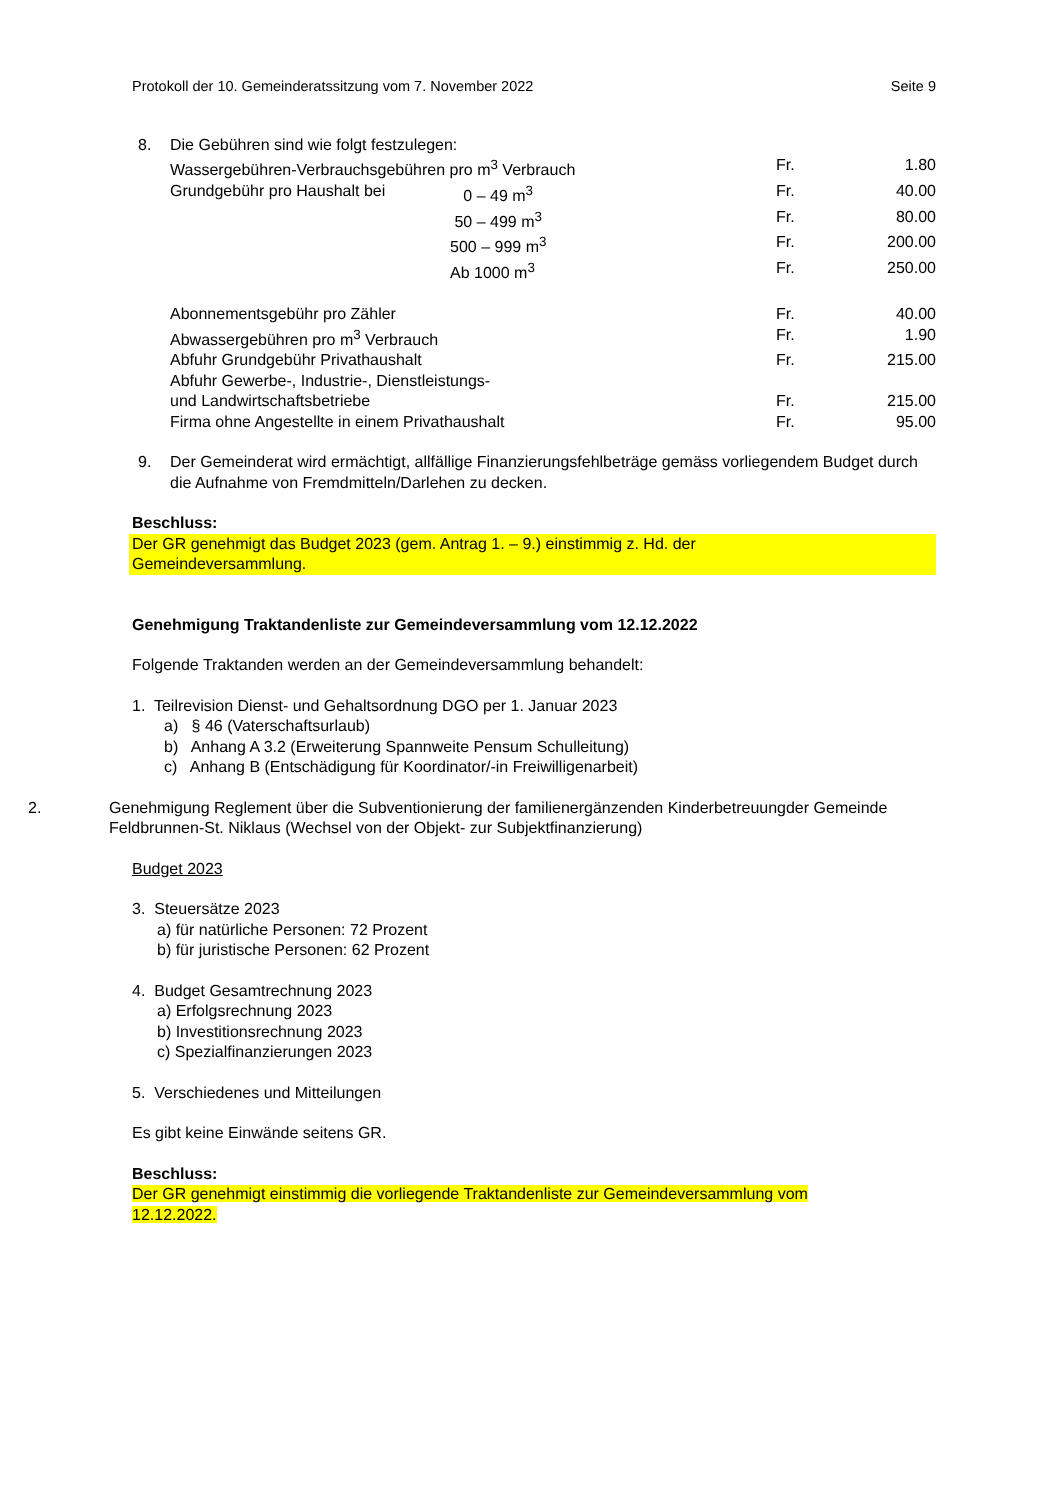Protokoll der 10. Gemeinderatssitzung vom 7. November 2022 Seite 9
| 8. | Die Gebühren sind wie folgt festzulegen: | | | |
| | Wassergebühren-Verbrauchsgebühren pro m<sup>3</sup> Verbrauch | | Fr. | 1.80 |
| | Grundgebühr pro Haushalt bei | 0 – 49 m<sup>3</sup> | Fr. | 40.00 |
| | | 50 – 499 m<sup>3</sup> | Fr. | 80.00 |
| | | 500 – 999 m<sup>3</sup> | Fr. | 200.00 |
| | | Ab 1000 m<sup>3</sup> | Fr. | 250.00 |
| | Abonnementsgebühr pro Zähler | | Fr. | 40.00 |
| | Abwassergebühren pro m<sup>3</sup> Verbrauch | | Fr. | 1.90 |
| | Abfuhr Grundgebühr Privathaushalt | | Fr. | 215.00 |
| | Abfuhr Gewerbe-, Industrie-, Dienstleistungs- und Landwirtschaftsbetriebe | | Fr. | 215.00 |
| | Firma ohne Angestellte in einem Privathaushalt | | Fr. | 95.00 |
| 9. | Der Gemeinderat wird ermächtigt, allfällige Finanzierungsfehlbeträge gemäss vorliegendem Budget durch die Aufnahme von Fremdmitteln/Darlehen zu decken. | | | |
Beschluss:
Der GR genehmigt das Budget 2023 (gem. Antrag 1. – 9.) einstimmig z. Hd. der
Gemeindeversammlung.
Genehmigung Traktandenliste zur Gemeindeversammlung vom 12.12.2022
Folgende Traktanden werden an der Gemeindeversammlung behandelt:
1. Teilrevision Dienst- und Gehaltsordnung DGO per 1. Januar 2023
a) § 46 (Vaterschaftsurlaub)
b) Anhang A 3.2 (Erweiterung Spannweite Pensum Schulleitung)
c) Anhang B (Entschädigung für Koordinator/-in Freiwilligenarbeit)
2. Genehmigung Reglement über die Subventionierung der familienergänzenden Kinderbetreuungder Gemeinde Feldbrunnen-St. Niklaus (Wechsel von der Objekt- zur Subjektfinanzierung)
Budget 2023
3. Steuersätze 2023
a) für natürliche Personen: 72 Prozent
b) für juristische Personen: 62 Prozent
4. Budget Gesamtrechnung 2023
a) Erfolgsrechnung 2023
b) Investitionsrechnung 2023
c) Spezialfinanzierungen 2023
5. Verschiedenes und Mitteilungen
Es gibt keine Einwände seitens GR.
Beschluss:
Der GR genehmigt einstimmig die vorliegende Traktandenliste zur Gemeindeversammlung vom
12.12.2022.